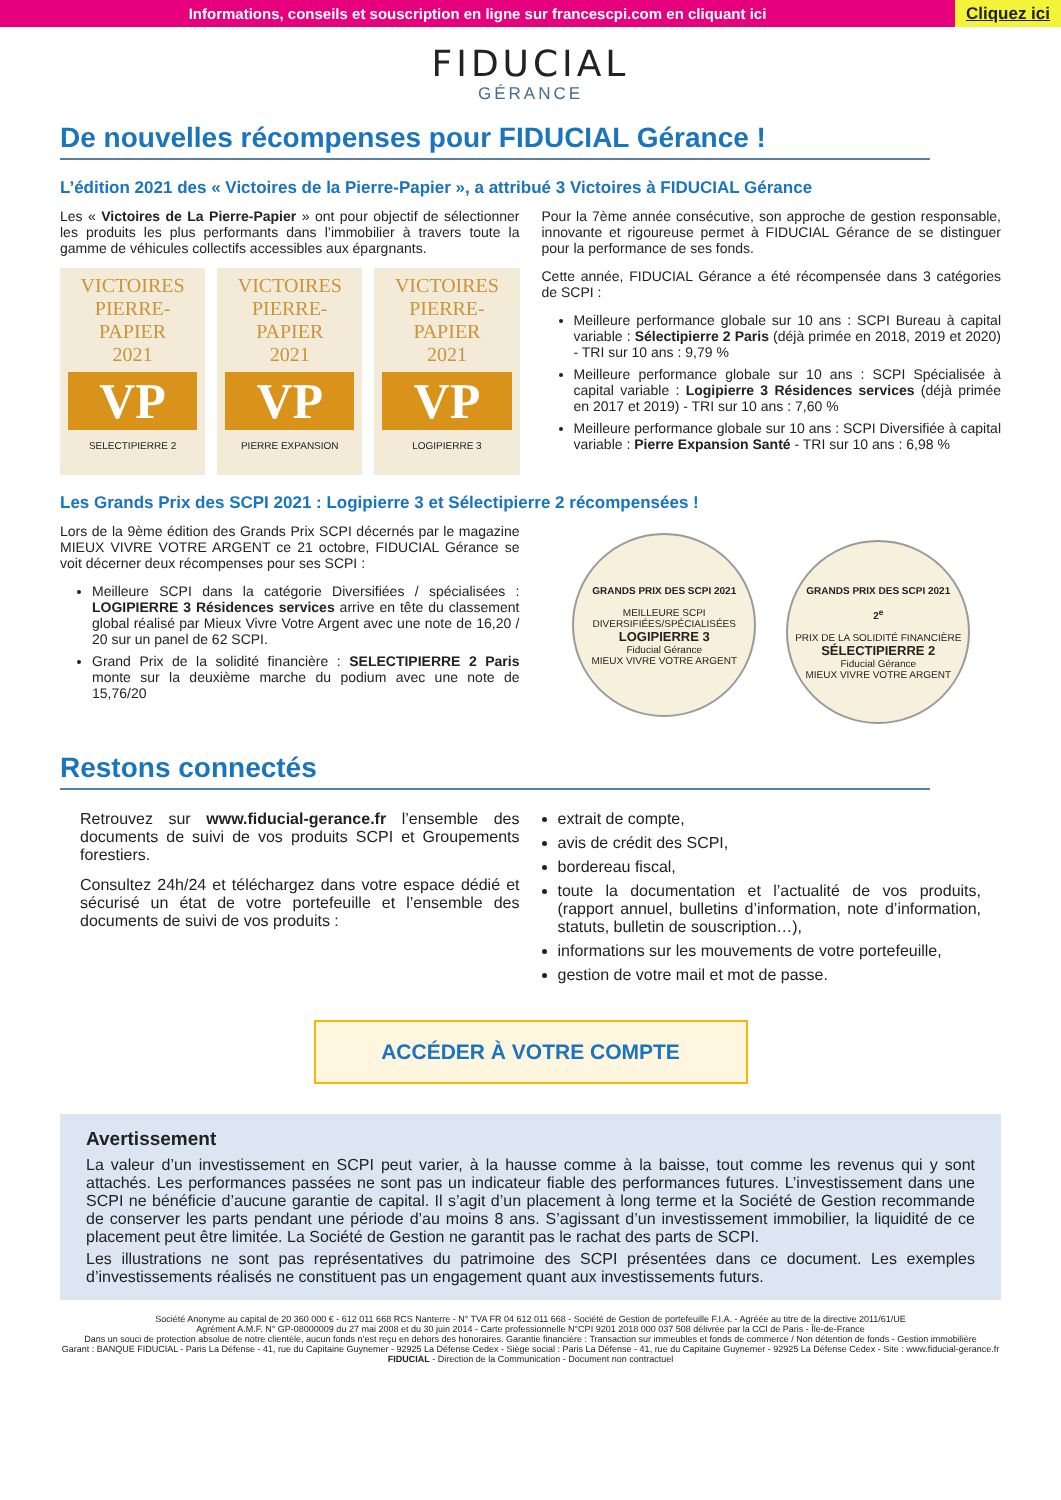Informations, conseils et souscription en ligne sur francescpi.com en cliquant ici
Cliquez ici
FIDUCIAL
GÉRANCE
De nouvelles récompenses pour FIDUCIAL Gérance !
L’édition 2021 des « Victoires de la Pierre-Papier », a attribué 3 Victoires à FIDUCIAL Gérance
Les « Victoires de La Pierre-Papier » ont pour objectif de sélectionner les produits les plus performants dans l’immobilier à travers toute la gamme de véhicules collectifs accessibles aux épargnants.
VICTOIRES
PIERRE-PAPIER
2021
VP
SELECTIPIERRE 2
VICTOIRES
PIERRE-PAPIER
2021
VP
PIERRE EXPANSION
VICTOIRES
PIERRE-PAPIER
2021
VP
LOGIPIERRE 3
Pour la 7ème année consécutive, son approche de gestion responsable, innovante et rigoureuse permet à FIDUCIAL Gérance de se distinguer pour la performance de ses fonds.
Cette année, FIDUCIAL Gérance a été récompensée dans 3 catégories de SCPI :
Meilleure performance globale sur 10 ans : SCPI Bureau à capital variable : Sélectipierre 2 Paris (déjà primée en 2018, 2019 et 2020) - TRI sur 10 ans : 9,79 %
Meilleure performance globale sur 10 ans : SCPI Spécialisée à capital variable : Logipierre 3 Résidences services (déjà primée en 2017 et 2019) - TRI sur 10 ans : 7,60 %
Meilleure performance globale sur 10 ans : SCPI Diversifiée à capital variable : Pierre Expansion Santé - TRI sur 10 ans : 6,98 %
Les Grands Prix des SCPI 2021 : Logipierre 3 et Sélectipierre 2 récompensées !
Lors de la 9ème édition des Grands Prix SCPI décernés par le magazine MIEUX VIVRE VOTRE ARGENT ce 21 octobre, FIDUCIAL Gérance se voit décerner deux récompenses pour ses SCPI :
Meilleure SCPI dans la catégorie Diversifiées / spécialisées : LOGIPIERRE 3 Résidences services arrive en tête du classement global réalisé par Mieux Vivre Votre Argent avec une note de 16,20 / 20 sur un panel de 62 SCPI.
Grand Prix de la solidité financière : SELECTIPIERRE 2 Paris monte sur la deuxième marche du podium avec une note de 15,76/20
GRANDS PRIX DES SCPI 2021
MEILLEURE SCPI DIVERSIFIÉES/SPÉCIALISÉES
LOGIPIERRE 3 Fiducial Gérance
MIEUX VIVRE VOTRE ARGENT
GRANDS PRIX DES SCPI 2021
2<sup>e</sup>
PRIX DE LA SOLIDITÉ FINANCIÈRE
SÉLECTIPIERRE 2 Fiducial Gérance
MIEUX VIVRE VOTRE ARGENT
Restons connectés
Retrouvez sur www.fiducial-gerance.fr l’ensemble des documents de suivi de vos produits SCPI et Groupements forestiers.
Consultez 24h/24 et téléchargez dans votre espace dédié et sécurisé un état de votre portefeuille et l’ensemble des documents de suivi de vos produits :
extrait de compte,
avis de crédit des SCPI,
bordereau fiscal,
toute la documentation et l’actualité de vos produits, (rapport annuel, bulletins d’information, note d’information, statuts, bulletin de souscription…),
informations sur les mouvements de votre portefeuille,
gestion de votre mail et mot de passe.
ACCÉDER À VOTRE COMPTE
Avertissement
La valeur d’un investissement en SCPI peut varier, à la hausse comme à la baisse, tout comme les revenus qui y sont attachés. Les performances passées ne sont pas un indicateur fiable des performances futures. L’investissement dans une SCPI ne bénéficie d’aucune garantie de capital. Il s’agit d’un placement à long terme et la Société de Gestion recommande de conserver les parts pendant une période d’au moins 8 ans. S’agissant d’un investissement immobilier, la liquidité de ce placement peut être limitée. La Société de Gestion ne garantit pas le rachat des parts de SCPI.
Les illustrations ne sont pas représentatives du patrimoine des SCPI présentées dans ce document. Les exemples d’investissements réalisés ne constituent pas un engagement quant aux investissements futurs.
Société Anonyme au capital de 20 360 000 € - 612 011 668 RCS Nanterre - N° TVA FR 04 612 011 668 - Société de Gestion de portefeuille F.I.A. - Agréée au titre de la directive 2011/61/UE
Agrément A.M.F. N° GP-08000009 du 27 mai 2008 et du 30 juin 2014 - Carte professionnelle N°CPI 9201 2018 000 037 508 délivrée par la CCI de Paris - Île-de-France
Dans un souci de protection absolue de notre clientèle, aucun fonds n’est reçu en dehors des honoraires. Garantie financière : Transaction sur immeubles et fonds de commerce / Non détention de fonds - Gestion immobilière
Garant : BANQUE FIDUCIAL - Paris La Défense - 41, rue du Capitaine Guynemer - 92925 La Défense Cedex - Siège social : Paris La Défense - 41, rue du Capitaine Guynemer - 92925 La Défense Cedex - Site : www.fiducial-gerance.fr
FIDUCIAL - Direction de la Communication - Document non contractuel